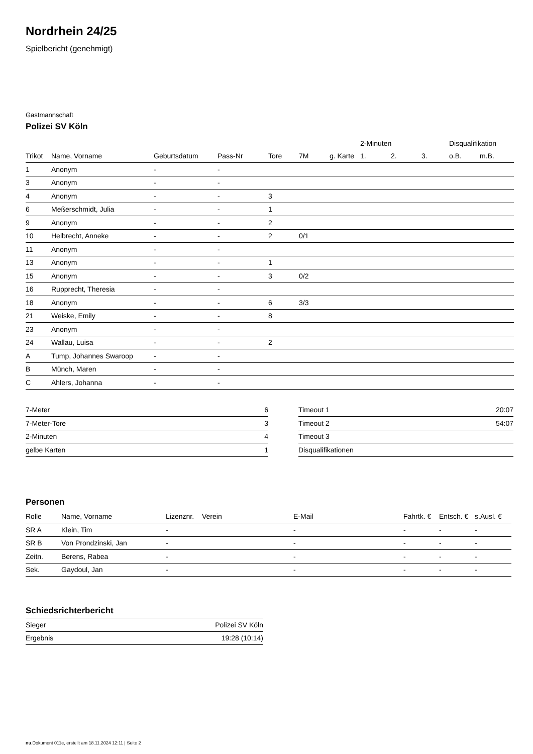Nordrhein 24/25
Spielbericht (genehmigt)
Gastmannschaft
Polizei SV Köln
| | | | | | | | 2-Minuten | | | Disqualifikation | |
| --- | --- | --- | --- | --- | --- | --- | --- | --- | --- | --- | --- |
| Trikot | Name, Vorname | Geburtsdatum | Pass-Nr | Tore | 7M | g. Karte | 1. | 2. | 3. | o.B. | m.B. |
| 1 | Anonym | - | - | | | | | | | | |
| 3 | Anonym | - | - | | | | | | | | |
| 4 | Anonym | - | - | 3 | | | | | | | |
| 6 | Meßerschmidt, Julia | - | - | 1 | | | | | | | |
| 9 | Anonym | - | - | 2 | | | | | | | |
| 10 | Helbrecht, Anneke | - | - | 2 | 0/1 | | | | | | |
| 11 | Anonym | - | - | | | | | | | | |
| 13 | Anonym | - | - | 1 | | | | | | | |
| 15 | Anonym | - | - | 3 | 0/2 | | | | | | |
| 16 | Rupprecht, Theresia | - | - | | | | | | | | |
| 18 | Anonym | - | - | 6 | 3/3 | | | | | | |
| 21 | Weiske, Emily | - | - | 8 | | | | | | | |
| 23 | Anonym | - | - | | | | | | | | |
| 24 | Wallau, Luisa | - | - | 2 | | | | | | | |
| A | Tump, Johannes Swaroop | - | - | | | | | | | | |
| B | Münch, Maren | - | - | | | | | | | | |
| C | Ahlers, Johanna | - | - | | | | | | | | |
| 7-Meter | 6 |
| 7-Meter-Tore | 3 |
| 2-Minuten | 4 |
| gelbe Karten | 1 |
| Timeout 1 | 20:07 |
| Timeout 2 | 54:07 |
| Timeout 3 | |
| Disqualifikationen | |
Personen
| Rolle | Name, Vorname | Lizenznr. | Verein | E-Mail | Fahrtk. € | Entsch. € | s.Ausl. € |
| --- | --- | --- | --- | --- | --- | --- | --- |
| SR A | Klein, Tim | - | | - | - | - | - |
| SR B | Von Prondzinski, Jan | - | | - | - | - | - |
| Zeitn. | Berens, Rabea | - | | - | - | - | - |
| Sek. | Gaydoul, Jan | - | | - | - | - | - |
Schiedsrichterbericht
| Sieger | Polizei SV Köln |
| Ergebnis | 19:28 (10:14) |
nu.Dokument 011e, erstellt am 18.11.2024 12:11 | Seite 2